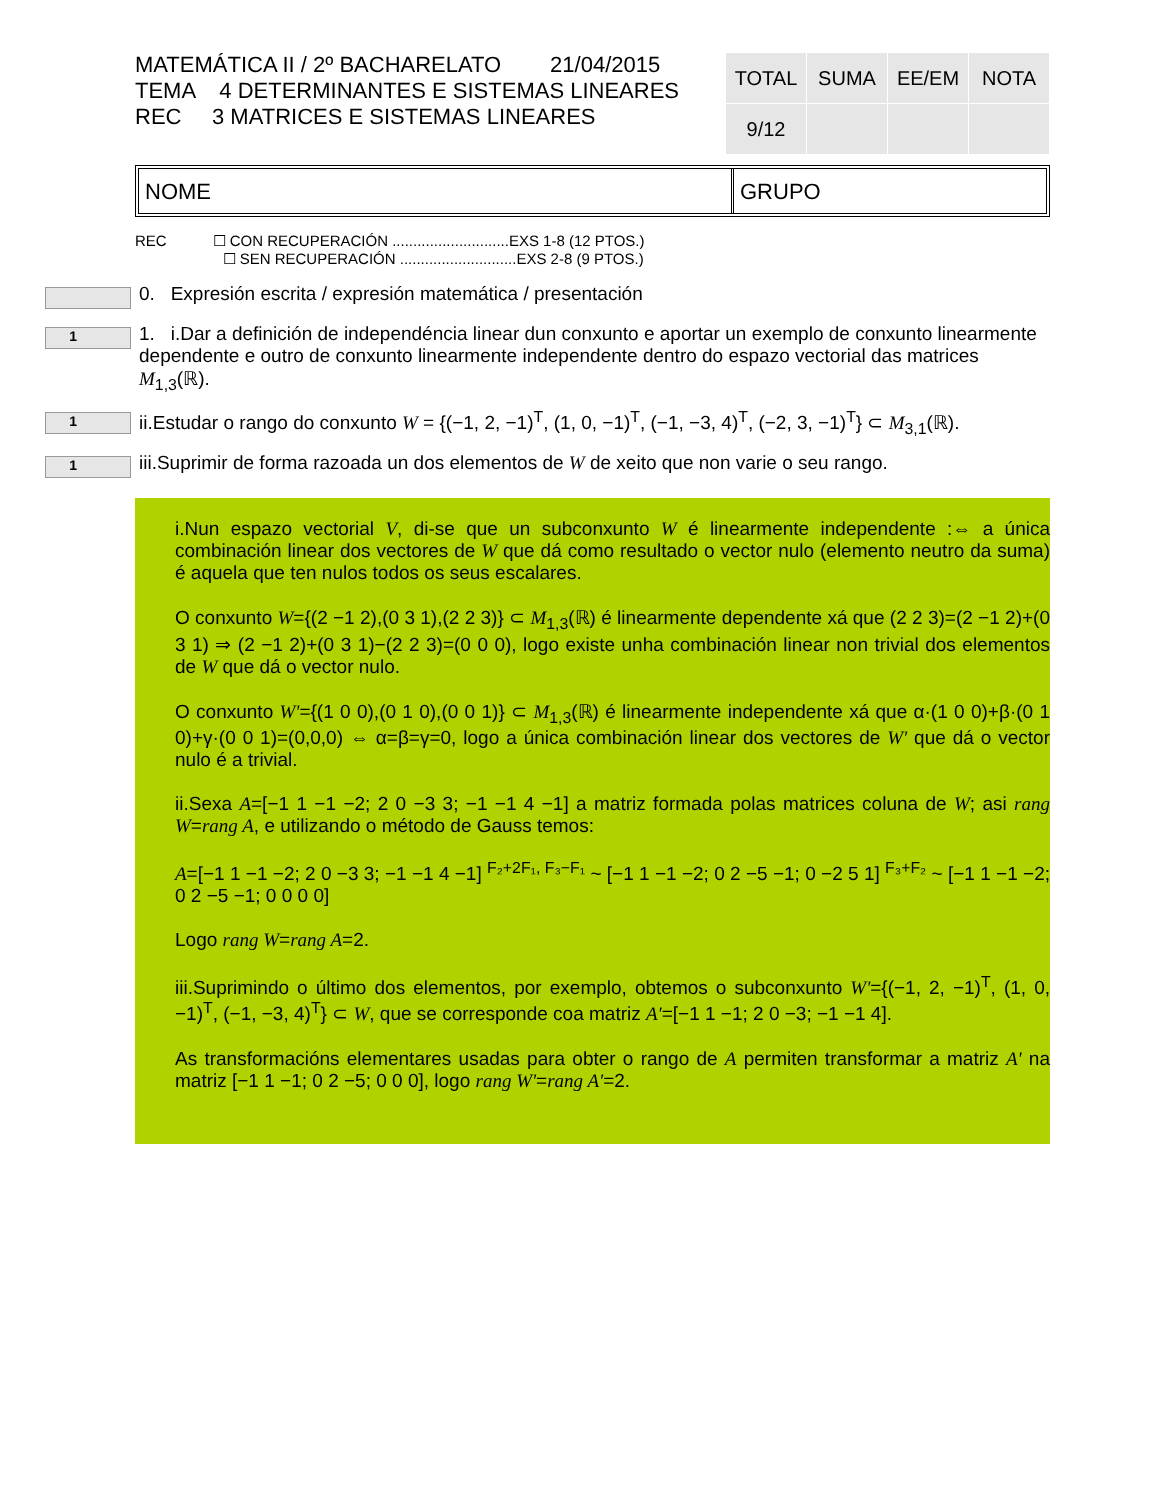MATEMÁTICA II / 2º BACHARELATO 21/04/2015
TEMA 4 DETERMINANTES E SISTEMAS LINEARES
REC 3 MATRICES E SISTEMAS LINEARES
| TOTAL | SUMA | EE/EM | NOTA |
| 9/12 | | | |
NOME GRUPO
REC ☐ CON RECUPERACIÓN ............................EXS 1-8 (12 PTOS.)
☐ SEN RECUPERACIÓN ............................EXS 2-8 (9 PTOS.)
0. Expresión escrita / expresión matemática / presentación
1
1. i.Dar a definición de independéncia linear dun conxunto e aportar un exemplo de conxunto linearmente dependente e outro de conxunto linearmente independente dentro do espazo vectorial das matrices M<sub>1,3</sub>(ℝ).
1
ii.Estudar o rango do conxunto W = {(−1, 2, −1)<sup>T</sup>, (1, 0, −1)<sup>T</sup>, (−1, −3, 4)<sup>T</sup>, (−2, 3, −1)<sup>T</sup>} ⊂ M<sub>3,1</sub>(ℝ).
1
iii.Suprimir de forma razoada un dos elementos de W de xeito que non varie o seu rango.
i.Nun espazo vectorial V, di-se que un subconxunto W é linearmente independente :⇔ a única combinación linear dos vectores de W que dá como resultado o vector nulo (elemento neutro da suma) é aquela que ten nulos todos os seus escalares.
O conxunto W={(2 −1 2),(0 3 1),(2 2 3)} ⊂ M<sub>1,3</sub>(ℝ) é linearmente dependente xá que (2 2 3)=(2 −1 2)+(0 3 1) ⇒ (2 −1 2)+(0 3 1)−(2 2 3)=(0 0 0), logo existe unha combinación linear non trivial dos elementos de W que dá o vector nulo.
O conxunto W'={(1 0 0),(0 1 0),(0 0 1)} ⊂ M<sub>1,3</sub>(ℝ) é linearmente independente xá que α·(1 0 0)+β·(0 1 0)+γ·(0 0 1)=(0,0,0) ⇔ α=β=γ=0, logo a única combinación linear dos vectores de W' que dá o vector nulo é a trivial.
ii.Sexa A=[−1 1 −1 −2; 2 0 −3 3; −1 −1 4 −1] a matriz formada polas matrices coluna de W; asi rang W=rang A, e utilizando o método de Gauss temos:
A=[−1 1 −1 −2; 2 0 −3 3; −1 −1 4 −1] <sup>F₂+2F₁, F₃−F₁</sup> ~ [−1 1 −1 −2; 0 2 −5 −1; 0 −2 5 1] <sup>F₃+F₂</sup> ~ [−1 1 −1 −2; 0 2 −5 −1; 0 0 0 0]
Logo rang W=rang A=2.
iii.Suprimindo o último dos elementos, por exemplo, obtemos o subconxunto W'={(−1, 2, −1)<sup>T</sup>, (1, 0, −1)<sup>T</sup>, (−1, −3, 4)<sup>T</sup>} ⊂ W, que se corresponde coa matriz A'=[−1 1 −1; 2 0 −3; −1 −1 4].
As transformacións elementares usadas para obter o rango de A permiten transformar a matriz A' na matriz [−1 1 −1; 0 2 −5; 0 0 0], logo rang W'=rang A'=2.